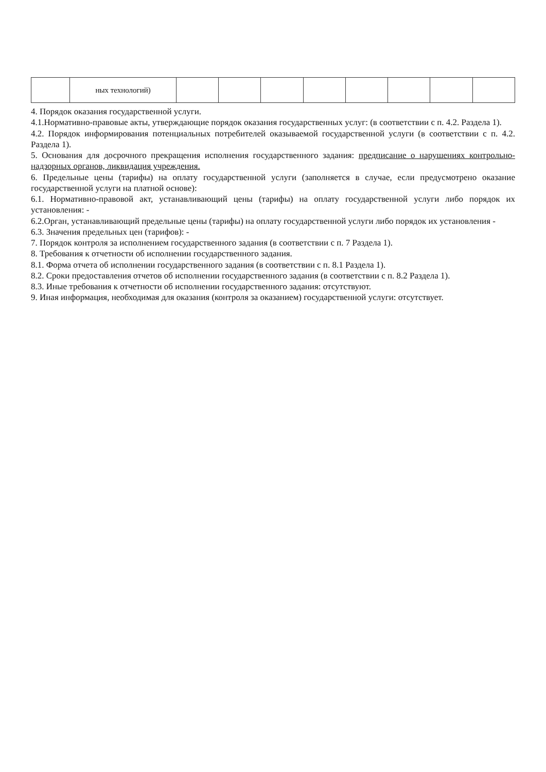| | ных технологий) | | | | | | | | |
4. Порядок оказания государственной услуги.
4.1.Нормативно-правовые акты, утверждающие порядок оказания государственных услуг: (в соответствии с п. 4.2. Раздела 1).
4.2. Порядок информирования потенциальных потребителей оказываемой государственной услуги (в соответствии с п. 4.2. Раздела 1).
5. Основания для досрочного прекращения исполнения государственного задания: предписание о нарушениях контрольно-надзорных органов, ликвидация учреждения.
6. Предельные цены (тарифы) на оплату государственной услуги (заполняется в случае, если предусмотрено оказание государственной услуги на платной основе):
6.1. Нормативно-правовой акт, устанавливающий цены (тарифы) на оплату государственной услуги либо порядок их установления: -
6.2.Орган, устанавливающий предельные цены (тарифы) на оплату государственной услуги либо порядок их установления -
6.3. Значения предельных цен (тарифов): -
7. Порядок контроля за исполнением государственного задания (в соответствии с п. 7 Раздела 1).
8. Требования к отчетности об исполнении государственного задания.
8.1. Форма отчета об исполнении государственного задания (в соответствии с п. 8.1 Раздела 1).
8.2. Сроки предоставления отчетов об исполнении государственного задания (в соответствии с п. 8.2 Раздела 1).
8.3. Иные требования к отчетности об исполнении государственного задания: отсутствуют.
9. Иная информация, необходимая для оказания (контроля за оказанием) государственной услуги: отсутствует.